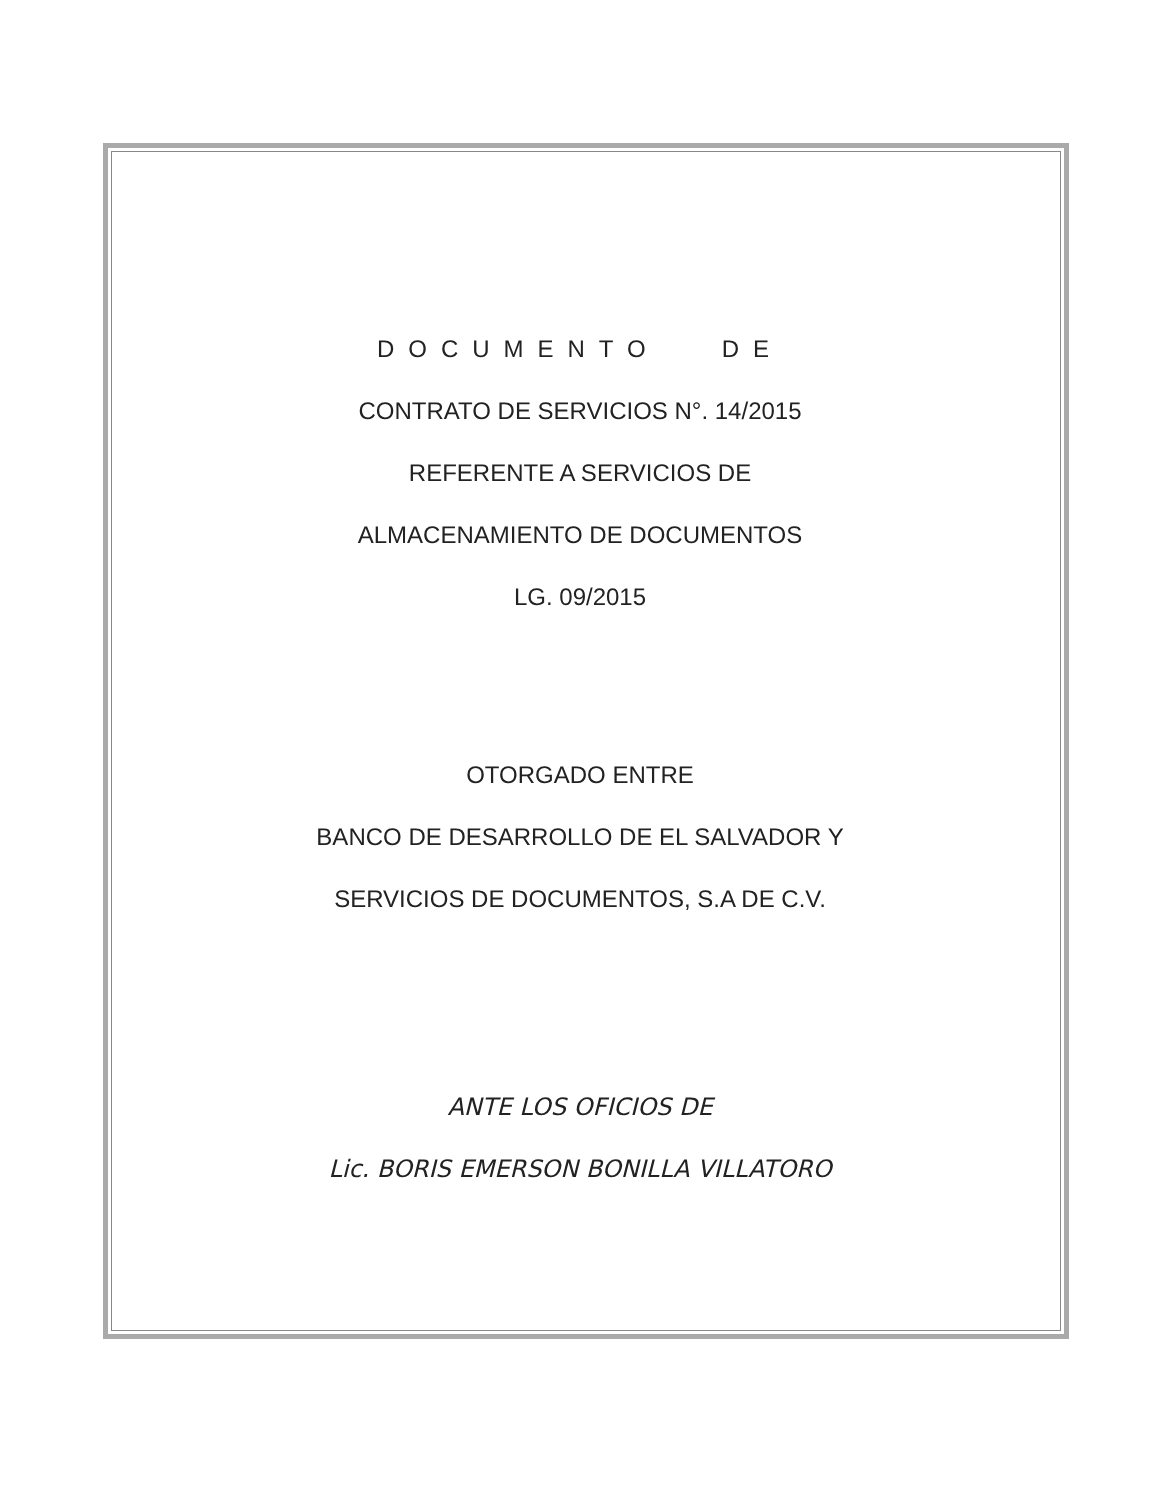DOCUMENTO DE
CONTRATO DE SERVICIOS N°. 14/2015
REFERENTE A SERVICIOS DE
ALMACENAMIENTO DE DOCUMENTOS
LG. 09/2015
OTORGADO ENTRE
BANCO DE DESARROLLO DE EL SALVADOR Y
SERVICIOS DE DOCUMENTOS, S.A DE C.V.
ANTE LOS OFICIOS DE
Lic. BORIS EMERSON BONILLA VILLATORO